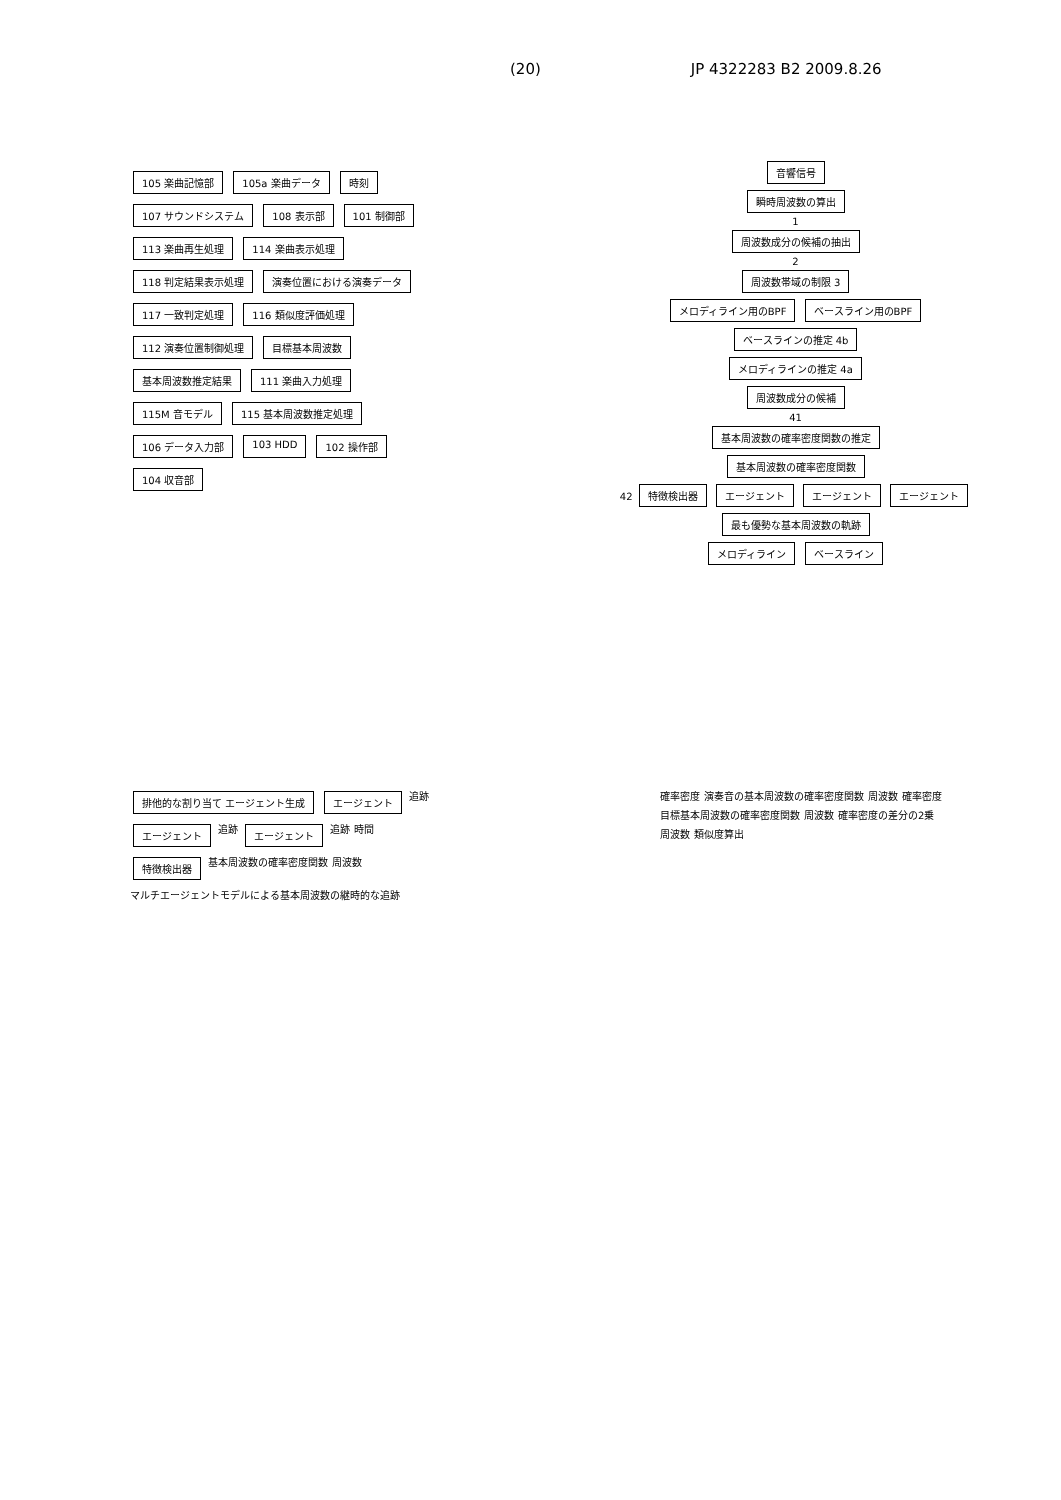(20) JP 4322283 B2 2009.8.26
105 楽曲記憶部 105a 楽曲データ 時刻 107 サウンドシステム 108 表示部 101 制御部 113 楽曲再生処理 114 楽曲表示処理 118 判定結果表示処理 演奏位置における演奏データ 117 一致判定処理 116 類似度評価処理 112 演奏位置制御処理 目標基本周波数 基本周波数推定結果 111 楽曲入力処理 115M 音モデル 115 基本周波数推定処理 106 データ入力部 103 HDD 102 操作部 104 収音部
音響信号
瞬時周波数の算出
1
周波数成分の候補の抽出
2
周波数帯域の制限 3
メロディライン用のBPF ベースライン用のBPF
ベースラインの推定 4b
メロディラインの推定 4a
周波数成分の候補
41
基本周波数の確率密度関数の推定
基本周波数の確率密度関数
42 特徴検出器 エージェント エージェント エージェント
最も優勢な基本周波数の軌跡
メロディライン ベースライン
排他的な割り当て エージェント生成 エージェント 追跡 エージェント 追跡 エージェント 追跡 時間 特徴検出器 基本周波数の確率密度関数 周波数 マルチエージェントモデルによる基本周波数の継時的な追跡
確率密度 演奏音の基本周波数の確率密度関数 周波数 確率密度 目標基本周波数の確率密度関数 周波数 確率密度の差分の2乗 周波数 類似度算出